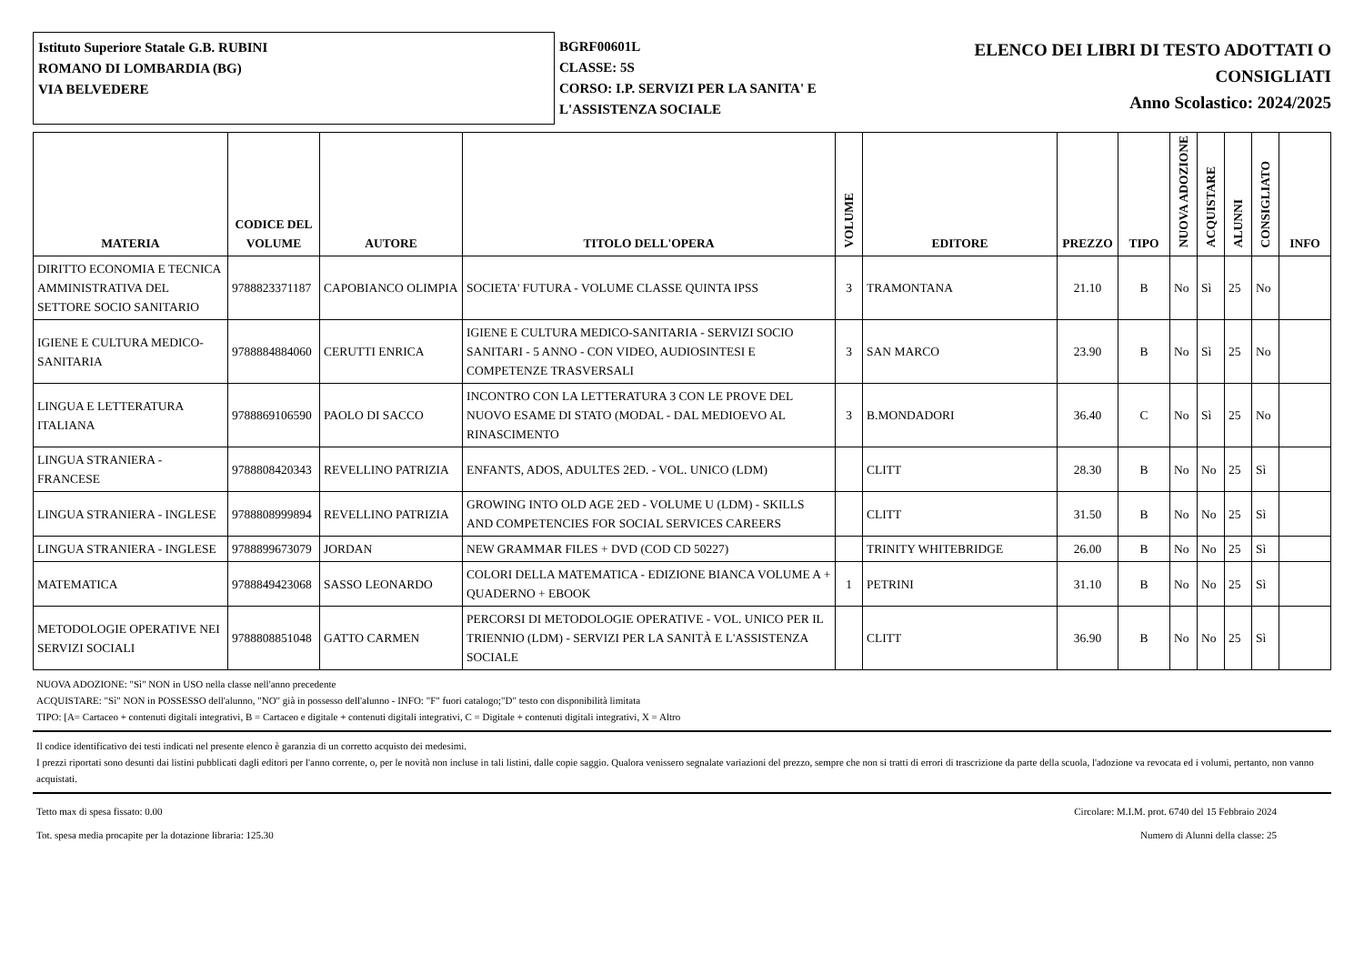Istituto Superiore Statale G.B. RUBINI
ROMANO DI LOMBARDIA (BG)
VIA BELVEDERE
BGRF00601L
CLASSE: 5S
CORSO: I.P. SERVIZI PER LA SANITA' E L'ASSISTENZA SOCIALE
ELENCO DEI LIBRI DI TESTO ADOTTATI O
CONSIGLIATI
Anno Scolastico: 2024/2025
| MATERIA | CODICE DEL VOLUME | AUTORE | TITOLO DELL'OPERA | VOLUME | EDITORE | PREZZO | TIPO | NUOVA ADOZIONE | ACQUISTARE | ALUNNI | CONSIGLIATO | INFO |
| --- | --- | --- | --- | --- | --- | --- | --- | --- | --- | --- | --- | --- |
| DIRITTO ECONOMIA E TECNICA AMMINISTRATIVA DEL SETTORE SOCIO SANITARIO | 9788823371187 | CAPOBIANCO OLIMPIA | SOCIETA' FUTURA - VOLUME CLASSE QUINTA IPSS | 3 | TRAMONTANA | 21.10 | B | No | Sì | 25 | No | |
| IGIENE E CULTURA MEDICO-SANITARIA | 9788884884060 | CERUTTI ENRICA | IGIENE E CULTURA MEDICO-SANITARIA - SERVIZI SOCIO SANITARI - 5 ANNO - CON VIDEO, AUDIOSINTESI E COMPETENZE TRASVERSALI | 3 | SAN MARCO | 23.90 | B | No | Sì | 25 | No | |
| LINGUA E LETTERATURA ITALIANA | 9788869106590 | PAOLO DI SACCO | INCONTRO CON LA LETTERATURA 3 CON LE PROVE DEL NUOVO ESAME DI STATO (MODAL - DAL MEDIOEVO AL RINASCIMENTO | 3 | B.MONDADORI | 36.40 | C | No | Sì | 25 | No | |
| LINGUA STRANIERA - FRANCESE | 9788808420343 | REVELLINO PATRIZIA | ENFANTS, ADOS, ADULTES 2ED. - VOL. UNICO (LDM) | | CLITT | 28.30 | B | No | No | 25 | Sì | |
| LINGUA STRANIERA - INGLESE | 9788808999894 | REVELLINO PATRIZIA | GROWING INTO OLD AGE 2ED - VOLUME U (LDM) - SKILLS AND COMPETENCIES FOR SOCIAL SERVICES CAREERS | | CLITT | 31.50 | B | No | No | 25 | Sì | |
| LINGUA STRANIERA - INGLESE | 9788899673079 | JORDAN | NEW GRAMMAR FILES + DVD (COD CD 50227) | | TRINITY WHITEBRIDGE | 26.00 | B | No | No | 25 | Sì | |
| MATEMATICA | 9788849423068 | SASSO LEONARDO | COLORI DELLA MATEMATICA - EDIZIONE BIANCA VOLUME A + QUADERNO + EBOOK | 1 | PETRINI | 31.10 | B | No | No | 25 | Sì | |
| METODOLOGIE OPERATIVE NEI SERVIZI SOCIALI | 9788808851048 | GATTO CARMEN | PERCORSI DI METODOLOGIE OPERATIVE - VOL. UNICO PER IL TRIENNIO (LDM) - SERVIZI PER LA SANITÀ E L'ASSISTENZA SOCIALE | | CLITT | 36.90 | B | No | No | 25 | Sì | |
NUOVA ADOZIONE: "Sì" NON in USO nella classe nell'anno precedente
ACQUISTARE: "Sì" NON in POSSESSO dell'alunno, "NO" già in possesso dell'alunno - INFO: "F" fuori catalogo;"D" testo con disponibilità limitata
TIPO: [A= Cartaceo + contenuti digitali integrativi, B = Cartaceo e digitale + contenuti digitali integrativi, C = Digitale + contenuti digitali integrativi, X = Altro
Il codice identificativo dei testi indicati nel presente elenco è garanzia di un corretto acquisto dei medesimi.
I prezzi riportati sono desunti dai listini pubblicati dagli editori per l'anno corrente, o, per le novità non incluse in tali listini, dalle copie saggio. Qualora venissero segnalate variazioni del prezzo, sempre che non si tratti di errori di trascrizione da parte della scuola, l'adozione va revocata ed i volumi, pertanto, non vanno acquistati.
Tetto max di spesa fissato: 0.00 Circolare: M.I.M. prot. 6740 del 15 Febbraio 2024
Tot. spesa media procapite per la dotazione libraria: 125.30 Numero di Alunni della classe: 25